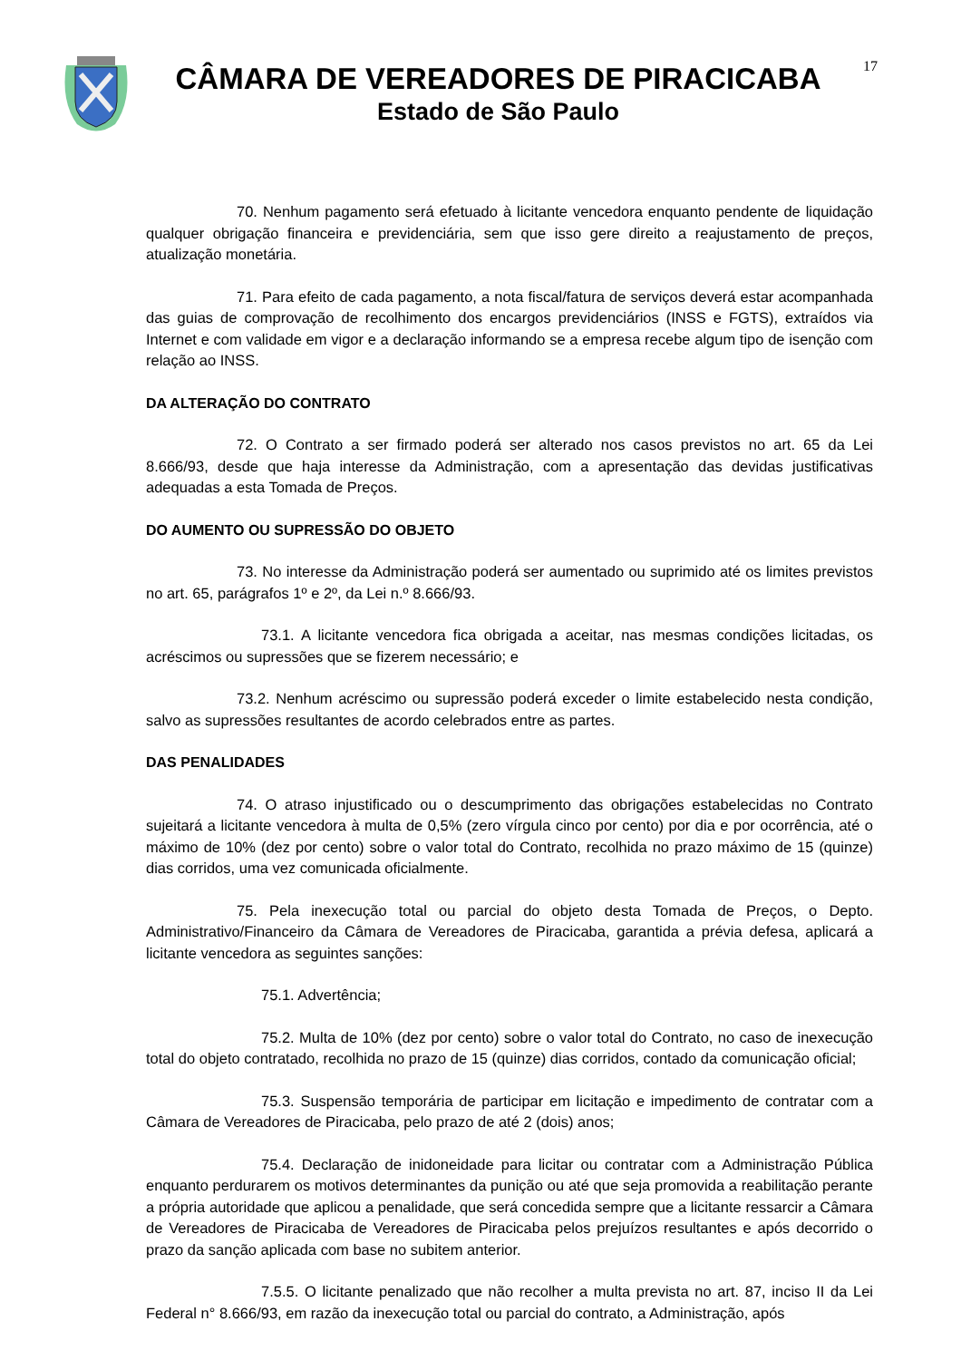CÂMARA DE VEREADORES DE PIRACICABA
Estado de São Paulo
17
70. Nenhum pagamento será efetuado à licitante vencedora enquanto pendente de liquidação qualquer obrigação financeira e previdenciária, sem que isso gere direito a reajustamento de preços, atualização monetária.
71. Para efeito de cada pagamento, a nota fiscal/fatura de serviços deverá estar acompanhada das guias de comprovação de recolhimento dos encargos previdenciários (INSS e FGTS), extraídos via Internet e com validade em vigor e a declaração informando se a empresa recebe algum tipo de isenção com relação ao INSS.
DA ALTERAÇÃO DO CONTRATO
72. O Contrato a ser firmado poderá ser alterado nos casos previstos no art. 65 da Lei 8.666/93, desde que haja interesse da Administração, com a apresentação das devidas justificativas adequadas a esta Tomada de Preços.
DO AUMENTO OU SUPRESSÃO DO OBJETO
73. No interesse da Administração poderá ser aumentado ou suprimido até os limites previstos no art. 65, parágrafos 1º e 2º, da Lei n.º 8.666/93.
73.1. A licitante vencedora fica obrigada a aceitar, nas mesmas condições licitadas, os acréscimos ou supressões que se fizerem necessário; e
73.2. Nenhum acréscimo ou supressão poderá exceder o limite estabelecido nesta condição, salvo as supressões resultantes de acordo celebrados entre as partes.
DAS PENALIDADES
74. O atraso injustificado ou o descumprimento das obrigações estabelecidas no Contrato sujeitará a licitante vencedora à multa de 0,5% (zero vírgula cinco por cento) por dia e por ocorrência, até o máximo de 10% (dez por cento) sobre o valor total do Contrato, recolhida no prazo máximo de 15 (quinze) dias corridos, uma vez comunicada oficialmente.
75. Pela inexecução total ou parcial do objeto desta Tomada de Preços, o Depto. Administrativo/Financeiro da Câmara de Vereadores de Piracicaba, garantida a prévia defesa, aplicará a licitante vencedora as seguintes sanções:
75.1. Advertência;
75.2. Multa de 10% (dez por cento) sobre o valor total do Contrato, no caso de inexecução total do objeto contratado, recolhida no prazo de 15 (quinze) dias corridos, contado da comunicação oficial;
75.3. Suspensão temporária de participar em licitação e impedimento de contratar com a Câmara de Vereadores de Piracicaba, pelo prazo de até 2 (dois) anos;
75.4. Declaração de inidoneidade para licitar ou contratar com a Administração Pública enquanto perdurarem os motivos determinantes da punição ou até que seja promovida a reabilitação perante a própria autoridade que aplicou a penalidade, que será concedida sempre que a licitante ressarcir a Câmara de Vereadores de Piracicaba de Vereadores de Piracicaba pelos prejuízos resultantes e após decorrido o prazo da sanção aplicada com base no subitem anterior.
7.5.5. O licitante penalizado que não recolher a multa prevista no art. 87, inciso II da Lei Federal n° 8.666/93, em razão da inexecução total ou parcial do contrato, a Administração, após